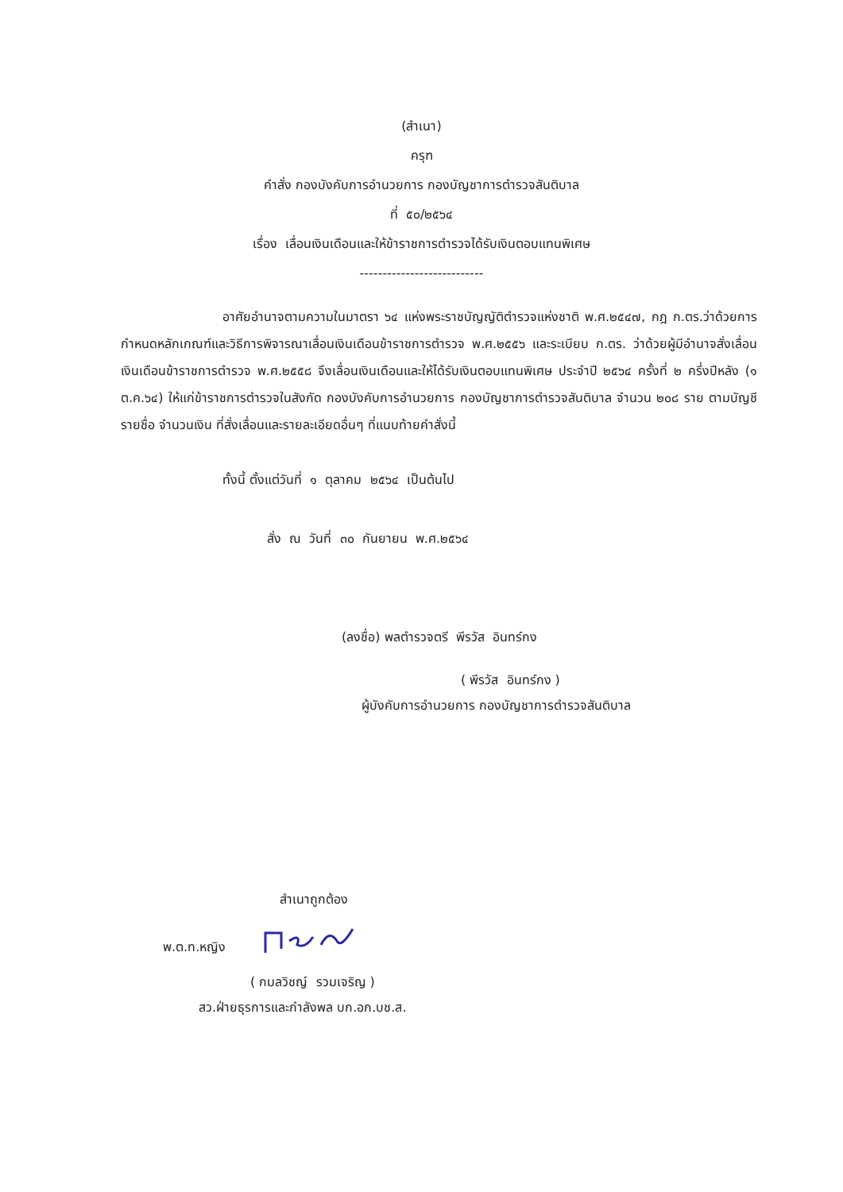(สำเนา)
ครุฑ
คำสั่ง กองบังคับการอำนวยการ กองบัญชาการตำรวจสันติบาล
ที่ ๕๐/๒๕๖๔
เรื่อง เลื่อนเงินเดือนและให้ข้าราชการตำรวจได้รับเงินตอบแทนพิเศษ
---------------------------
อาศัยอำนาจตามความในมาตรา ๖๔ แห่งพระราชบัญญัติตำรวจแห่งชาติ พ.ศ.๒๕๔๗, กฎ ก.ตร.ว่าด้วยการกำหนดหลักเกณฑ์และวิธีการพิจารณาเลื่อนเงินเดือนข้าราชการตำรวจ พ.ศ.๒๕๕๖ และระเบียบ ก.ตร. ว่าด้วยผู้มีอำนาจสั่งเลื่อนเงินเดือนข้าราชการตำรวจ พ.ศ.๒๕๕๘ จึงเลื่อนเงินเดือนและให้ได้รับเงินตอบแทนพิเศษ ประจำปี ๒๕๖๔ ครั้งที่ ๒ ครึ่งปีหลัง (๑ ต.ค.๖๔) ให้แก่ข้าราชการตำรวจในสังกัด กองบังคับการอำนวยการ กองบัญชาการตำรวจสันติบาล จำนวน ๒๐๘ ราย ตามบัญชีรายชื่อ จำนวนเงิน ที่สั่งเลื่อนและรายละเอียดอื่นๆ ที่แนบท้ายคำสั่งนี้
ทั้งนี้ ตั้งแต่วันที่ ๑ ตุลาคม ๒๕๖๔ เป็นต้นไป
สั่ง ณ วันที่ ๓๐ กันยายน พ.ศ.๒๕๖๔
(ลงชื่อ) พลตำรวจตรี พีรวัส อินทร์กง
( พีรวัส อินทร์กง )
ผู้บังคับการอำนวยการ กองบัญชาการตำรวจสันติบาล
สำเนาถูกต้อง
พ.ต.ท.หญิง
( กมลวิชญ์ รวมเจริญ )
สว.ฝ่ายธุรการและกำลังพล บก.อก.บช.ส.